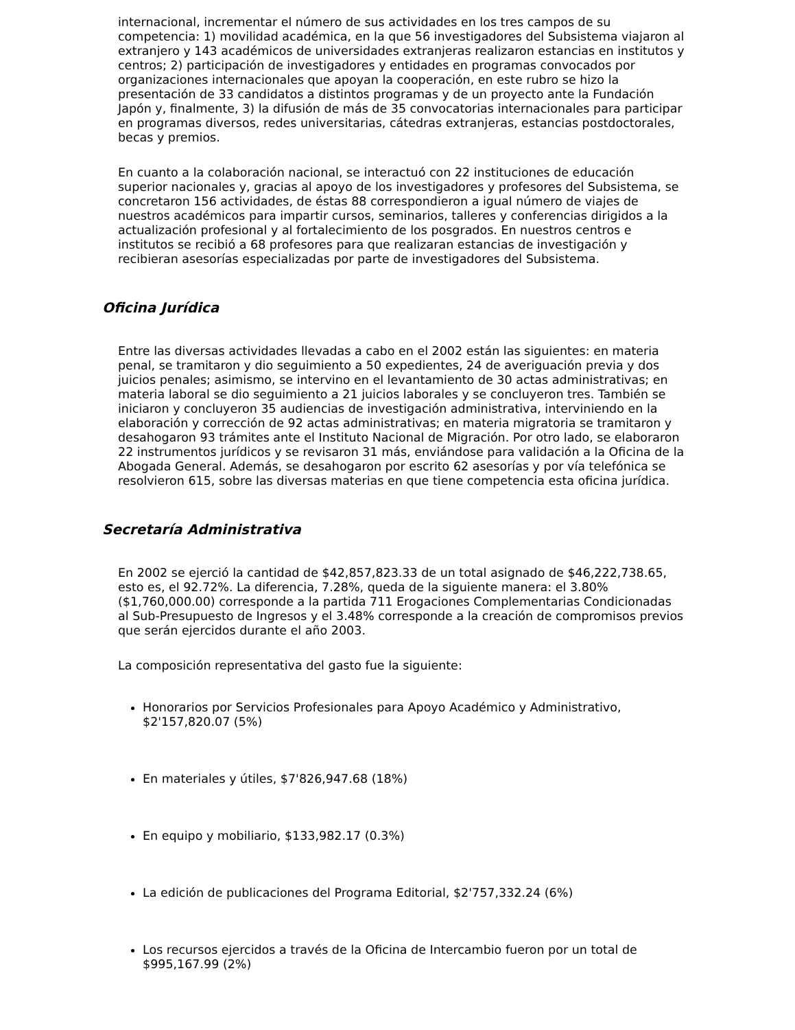internacional, incrementar el número de sus actividades en los tres campos de su competencia: 1) movilidad académica, en la que 56 investigadores del Subsistema viajaron al extranjero y 143 académicos de universidades extranjeras realizaron estancias en institutos y centros; 2) participación de investigadores y entidades en programas convocados por organizaciones internacionales que apoyan la cooperación, en este rubro se hizo la presentación de 33 candidatos a distintos programas y de un proyecto ante la Fundación Japón y, finalmente, 3) la difusión de más de 35 convocatorias internacionales para participar en programas diversos, redes universitarias, cátedras extranjeras, estancias postdoctorales, becas y premios.
En cuanto a la colaboración nacional, se interactuó con 22 instituciones de educación superior nacionales y, gracias al apoyo de los investigadores y profesores del Subsistema, se concretaron 156 actividades, de éstas 88 correspondieron a igual número de viajes de nuestros académicos para impartir cursos, seminarios, talleres y conferencias dirigidos a la actualización profesional y al fortalecimiento de los posgrados. En nuestros centros e institutos se recibió a 68 profesores para que realizaran estancias de investigación y recibieran asesorías especializadas por parte de investigadores del Subsistema.
Oficina Jurídica
Entre las diversas actividades llevadas a cabo en el 2002 están las siguientes: en materia penal, se tramitaron y dio seguimiento a 50 expedientes, 24 de averiguación previa y dos juicios penales; asimismo, se intervino en el levantamiento de 30 actas administrativas; en materia laboral se dio seguimiento a 21 juicios laborales y se concluyeron tres. También se iniciaron y concluyeron 35 audiencias de investigación administrativa, interviniendo en la elaboración y corrección de 92 actas administrativas; en materia migratoria se tramitaron y desahogaron 93 trámites ante el Instituto Nacional de Migración. Por otro lado, se elaboraron 22 instrumentos jurídicos y se revisaron 31 más, enviándose para validación a la Oficina de la Abogada General. Además, se desahogaron por escrito 62 asesorías y por vía telefónica se resolvieron 615, sobre las diversas materias en que tiene competencia esta oficina jurídica.
Secretaría Administrativa
En 2002 se ejerció la cantidad de $42,857,823.33 de un total asignado de $46,222,738.65, esto es, el 92.72%. La diferencia, 7.28%, queda de la siguiente manera: el 3.80% ($1,760,000.00) corresponde a la partida 711 Erogaciones Complementarias Condicionadas al Sub-Presupuesto de Ingresos y el 3.48% corresponde a la creación de compromisos previos que serán ejercidos durante el año 2003.
La composición representativa del gasto fue la siguiente:
Honorarios por Servicios Profesionales para Apoyo Académico y Administrativo, $2'157,820.07 (5%)
En materiales y útiles, $7'826,947.68 (18%)
En equipo y mobiliario, $133,982.17 (0.3%)
La edición de publicaciones del Programa Editorial, $2'757,332.24 (6%)
Los recursos ejercidos a través de la Oficina de Intercambio fueron por un total de $995,167.99 (2%)